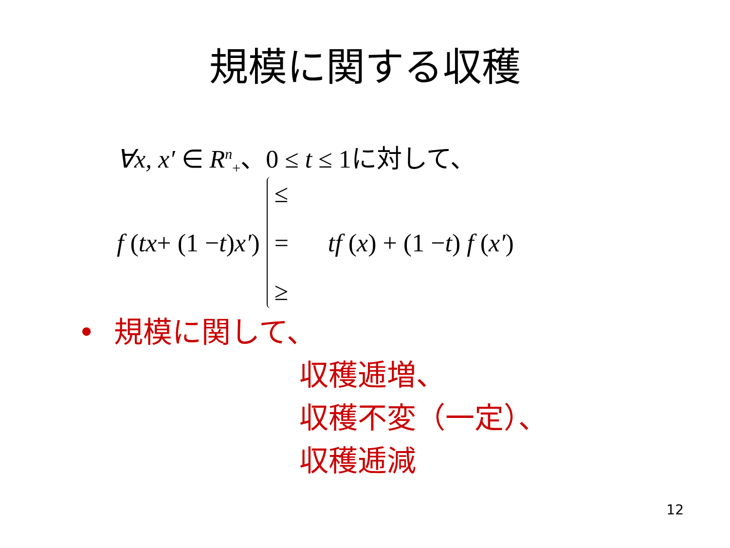規模に関する収穫
∀x, x′ ∈ R<sup>n</sup><sub>+</sub>、0 ≤ t ≤ 1に対して、
f (tx + (1 − t) x′)
≤
=
≥
tf (x) + (1 − t) f (x′)
• 規模に関して、
収穫逓増、
収穫不変（一定）、
収穫逓減
12